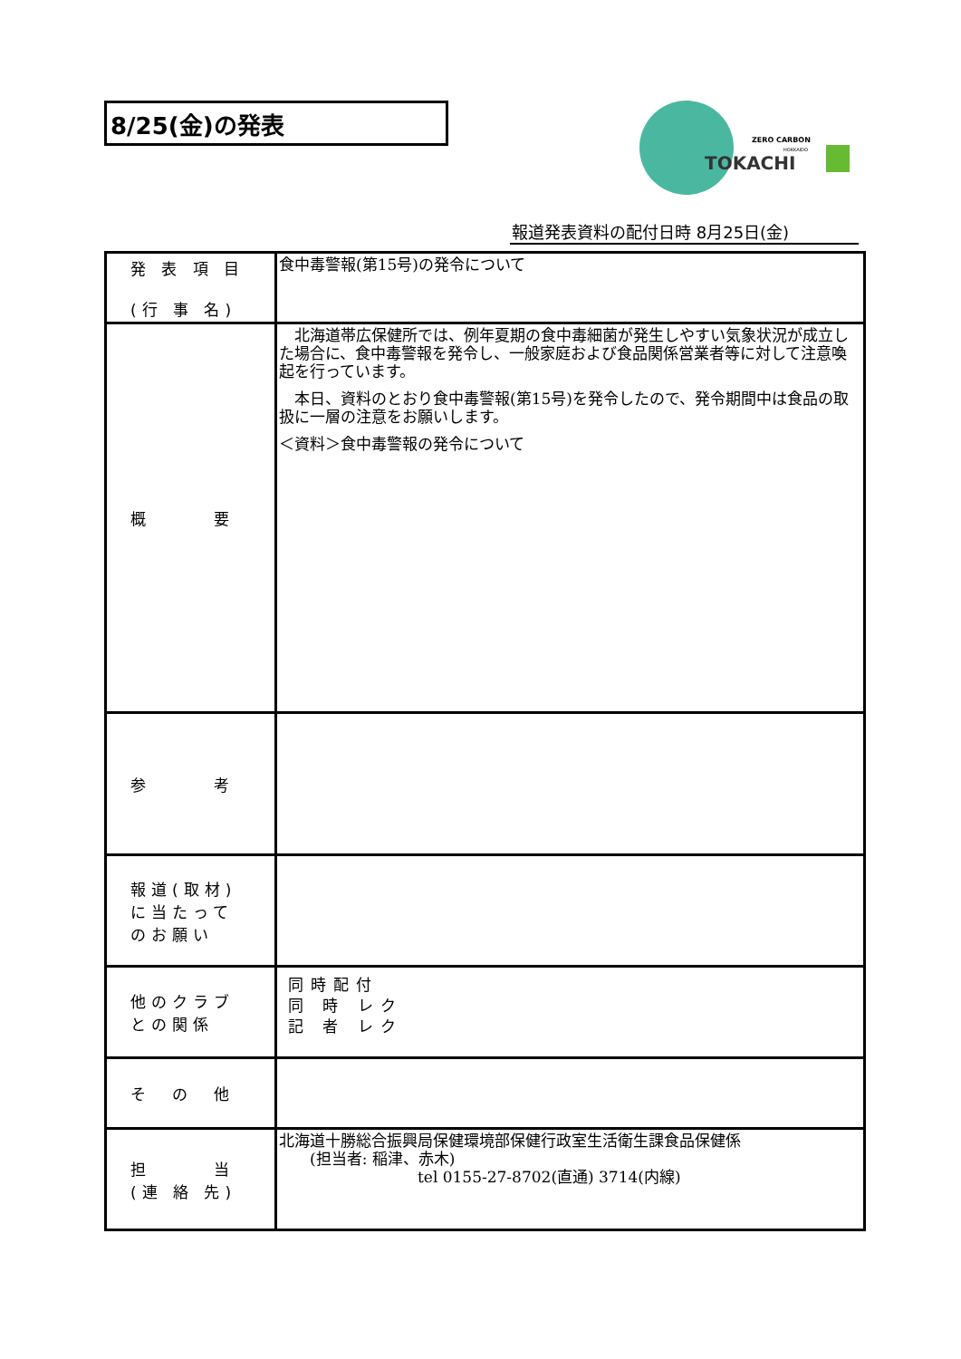8/25(金)の発表
ZERO CARBON
HOKKAIDO
TOKACHI
報道発表資料の配付日時 8月25日(金)
| 発 表 項 目 (行 事 名) | 食中毒警報(第15号)の発令について |
| 概 要 | 北海道帯広保健所では、例年夏期の食中毒細菌が発生しやすい気象状況が成立した場合に、食中毒警報を発令し、一般家庭および食品関係営業者等に対して注意喚起を行っています。 本日、資料のとおり食中毒警報(第15号)を発令したので、発令期間中は食品の取扱に一層の注意をお願いします。 ＜資料＞食中毒警報の発令について |
| 参 考 | |
| 報道(取材) に当たって のお願い | |
| 他のクラブ との関係 | 同時配付 同 時 レク 記 者 レク |
| そ の 他 | |
| 担 当 (連 絡 先) | 北海道十勝総合振興局保健環境部保健行政室生活衛生課食品保健係 (担当者: 稲津、赤木) tel 0155-27-8702(直通) 3714(内線) |